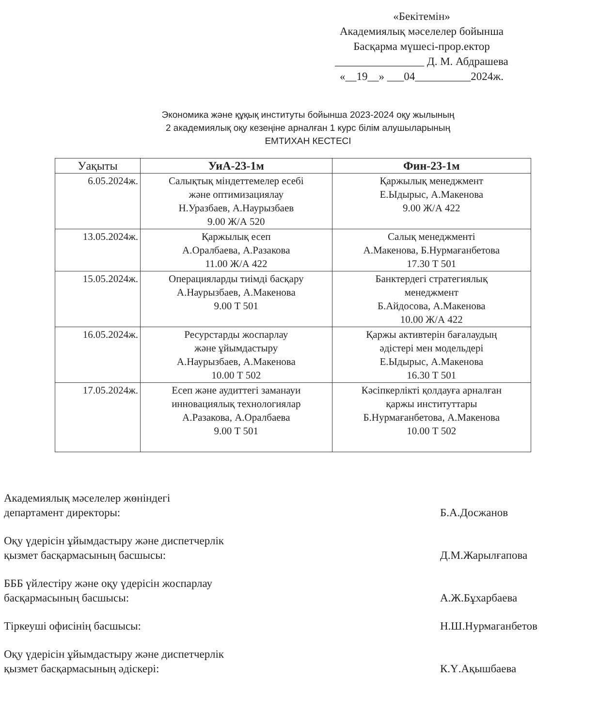«Бекітемін»
Академиялық мәселелер бойынша
Басқарма мүшесі-прор.ектор
________________ Д. М. Абдрашева
«__19__» ___04__________2024ж.
Экономика және құқық институты бойынша 2023-2024 оқу жылының
2 академиялық оқу кезеңіне арналған 1 курс білім алушыларының
ЕМТИХАН КЕСТЕСІ
| Уақыты | УиА-23-1м | Фин-23-1м |
| --- | --- | --- |
| 6.05.2024ж. | Салықтық міндеттемелер есебі және оптимизациялау Н.Уразбаев, А.Наурызбаев 9.00 Ж/А 520 | Қаржылық менеджмент Е.Ыдырыс, А.Макенова 9.00 Ж/А 422 |
| 13.05.2024ж. | Қаржылық есеп А.Оралбаева, А.Разакова 11.00 Ж/А 422 | Салық менеджменті А.Макенова, Б.Нурмағанбетова 17.30 Т 501 |
| 15.05.2024ж. | Операцияларды тиімді басқару А.Наурызбаев, А.Макенова 9.00 Т 501 | Банктердегі стратегиялық менеджмент Б.Айдосова, А.Макенова 10.00 Ж/А 422 |
| 16.05.2024ж. | Ресурстарды жоспарлау және ұйымдастыру А.Наурызбаев, А.Макенова 10.00 Т 502 | Қаржы активтерін бағалаудың әдістері мен модельдері Е.Ыдырыс, А.Макенова 16.30 Т 501 |
| 17.05.2024ж. | Есеп және аудиттегі заманауи инновациялық технологиялар А.Разакова, А.Оралбаева 9.00 Т 501 | Кәсіпкерлікті қолдауға арналған қаржы институттары Б.Нурмағанбетова, А.Макенова 10.00 Т 502 |
Академиялық мәселелер жөніндегі
департамент директоры:
Б.А.Досжанов
Оқу үдерісін ұйымдастыру және диспетчерлік
қызмет басқармасының басшысы:
Д.М.Жарылғапова
БББ үйлестіру және оқу үдерісін жоспарлау
басқармасының басшысы:
А.Ж.Бұхарбаева
Тіркеуші офисінің басшысы: Н.Ш.Нурмаганбетов
Оқу үдерісін ұйымдастыру және диспетчерлік
қызмет басқармасының әдіскері:
К.Ү.Ақышбаева